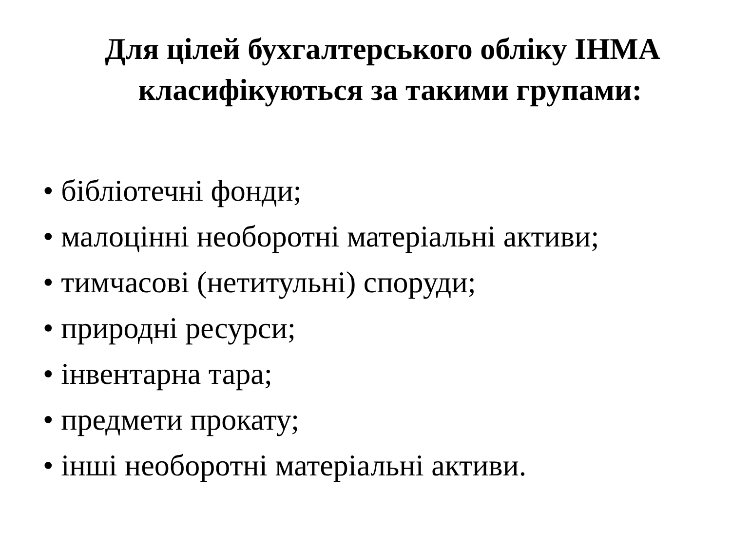Для цілей бухгалтерського обліку ІНМА
класифікуються за такими групами:
• бібліотечні фонди;
• малоцінні необоротні матеріальні активи;
• тимчасові (нетитульні) споруди;
• природні ресурси;
• інвентарна тара;
• предмети прокату;
• інші необоротні матеріальні активи.